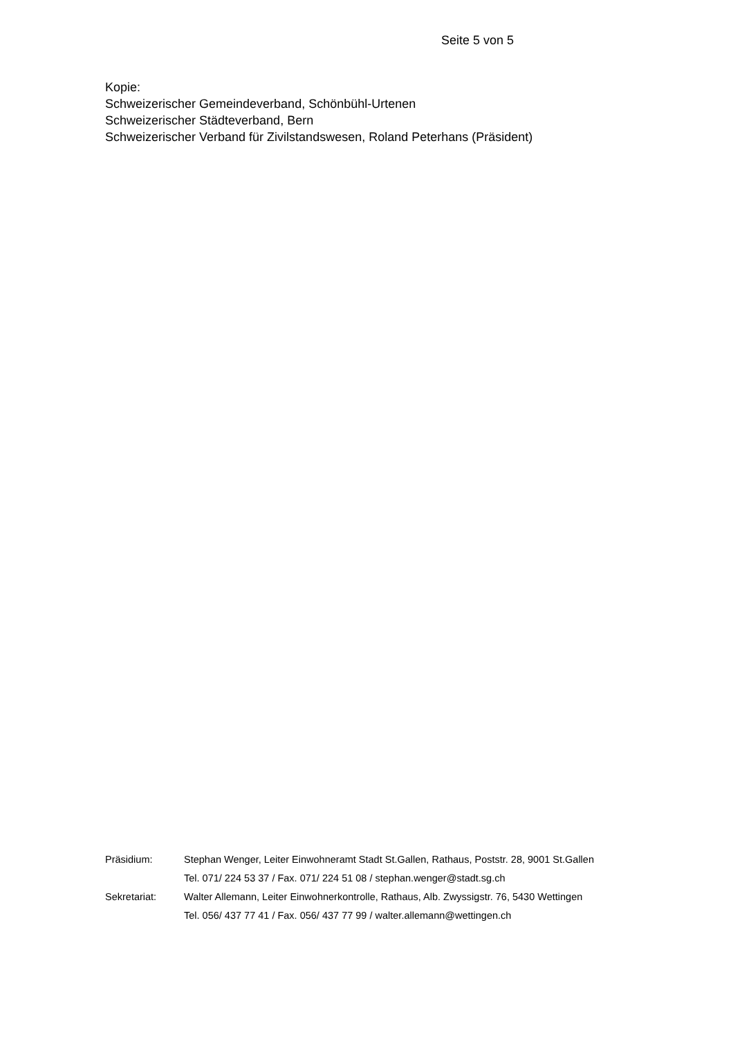Seite 5 von 5
Kopie:
Schweizerischer Gemeindeverband, Schönbühl-Urtenen
Schweizerischer Städteverband, Bern
Schweizerischer Verband für Zivilstandswesen, Roland Peterhans (Präsident)
Präsidium: Stephan Wenger, Leiter Einwohneramt Stadt St.Gallen, Rathaus, Poststr. 28, 9001 St.Gallen
Tel. 071/ 224 53 37 / Fax. 071/ 224 51 08 / stephan.wenger@stadt.sg.ch
Sekretariat: Walter Allemann, Leiter Einwohnerkontrolle, Rathaus, Alb. Zwyssigstr. 76, 5430 Wettingen
Tel. 056/ 437 77 41 / Fax. 056/ 437 77 99 / walter.allemann@wettingen.ch